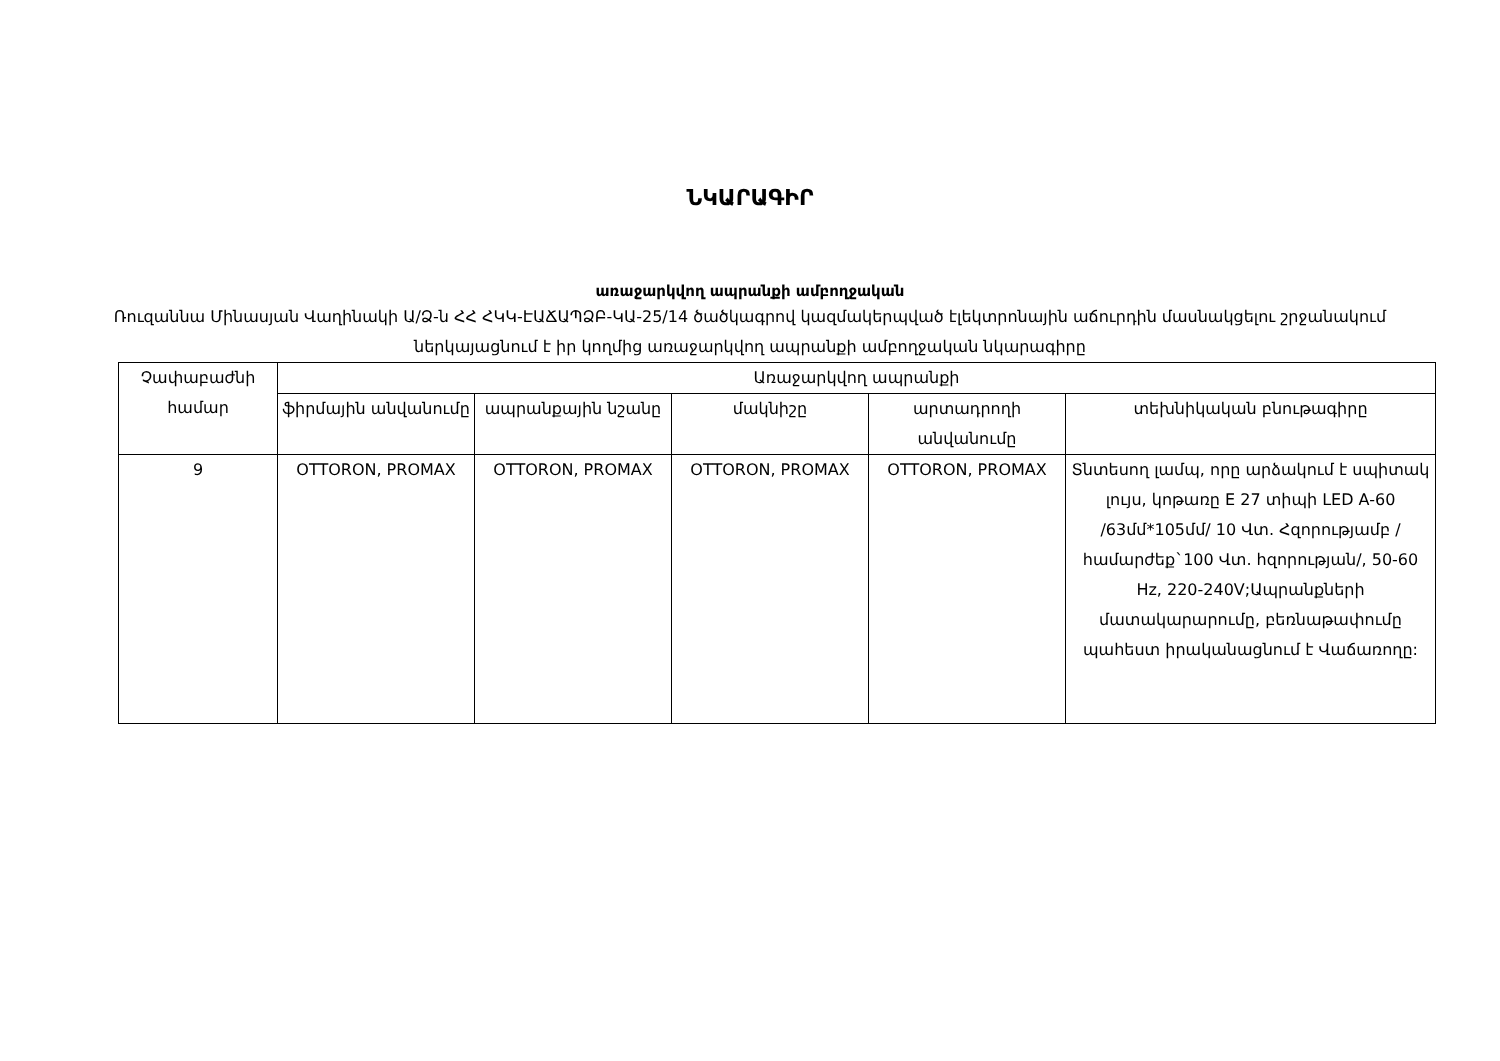ՆԿԱՐԱԳԻՐ
առաջարկվող ապրանքի ամբողջական
Ռուզաննա Մինասյան Վաղինակի Ա/Ձ-ն ՀՀ ՀԿԿ-ԷԱՃԱՊՁԲ-ԿԱ-25/14 ծածկագրով կազմակերպված էլեկտրոնային աճուրդին մասնակցելու շրջանակում ներկայացնում է իր կողմից առաջարկվող ապրանքի ամբողջական նկարագիրը
| Չափաբաժնի համար | Առաջարկվող ապրանքի | | | | |
| --- | --- | --- | --- | --- | --- |
| | ֆիրմային անվանումը | ապրանքային նշանը | մակնիշը | արտադրողի անվանումը | տեխնիկական բնութագիրը |
| 9 | OTTORON, PROMAX | OTTORON, PROMAX | OTTORON, PROMAX | OTTORON, PROMAX | Տնտեսող լամպ, որը արձակում է սպիտակ լույս, կոթառը E 27 տիպի LED A-60 /63մմ*105մմ/ 10 Վտ. Հզորությամբ /համարժեք`100 Վտ. հզորության/, 50-60 Hz, 220-240V;Ապրանքների մատակարարումը, բեռնաթափումը պահեստ իրականացնում է Վաճառողը: |